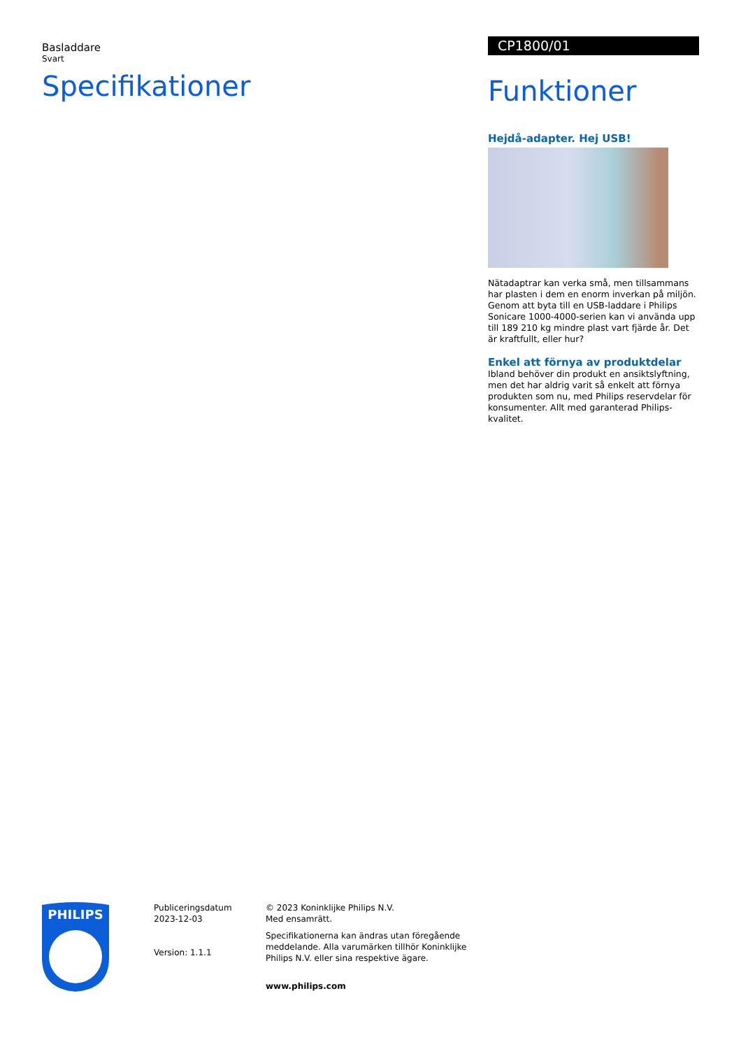Basladdare
Svart
Specifikationer
CP1800/01
Funktioner
Hejdå-adapter. Hej USB!
Nätadaptrar kan verka små, men tillsammans har plasten i dem en enorm inverkan på miljön. Genom att byta till en USB-laddare i Philips Sonicare 1000-4000-serien kan vi använda upp till 189 210 kg mindre plast vart fjärde år. Det är kraftfullt, eller hur?
Enkel att förnya av produktdelar
Ibland behöver din produkt en ansiktslyftning, men det har aldrig varit så enkelt att förnya produkten som nu, med Philips reservdelar för konsumenter. Allt med garanterad Philips-kvalitet.
PHILIPS
Publiceringsdatum
2023-12-03
Version: 1.1.1
© 2023 Koninklijke Philips N.V.
Med ensamrätt.
Specifikationerna kan ändras utan föregående meddelande. Alla varumärken tillhör Koninklijke Philips N.V. eller sina respektive ägare.
www.philips.com